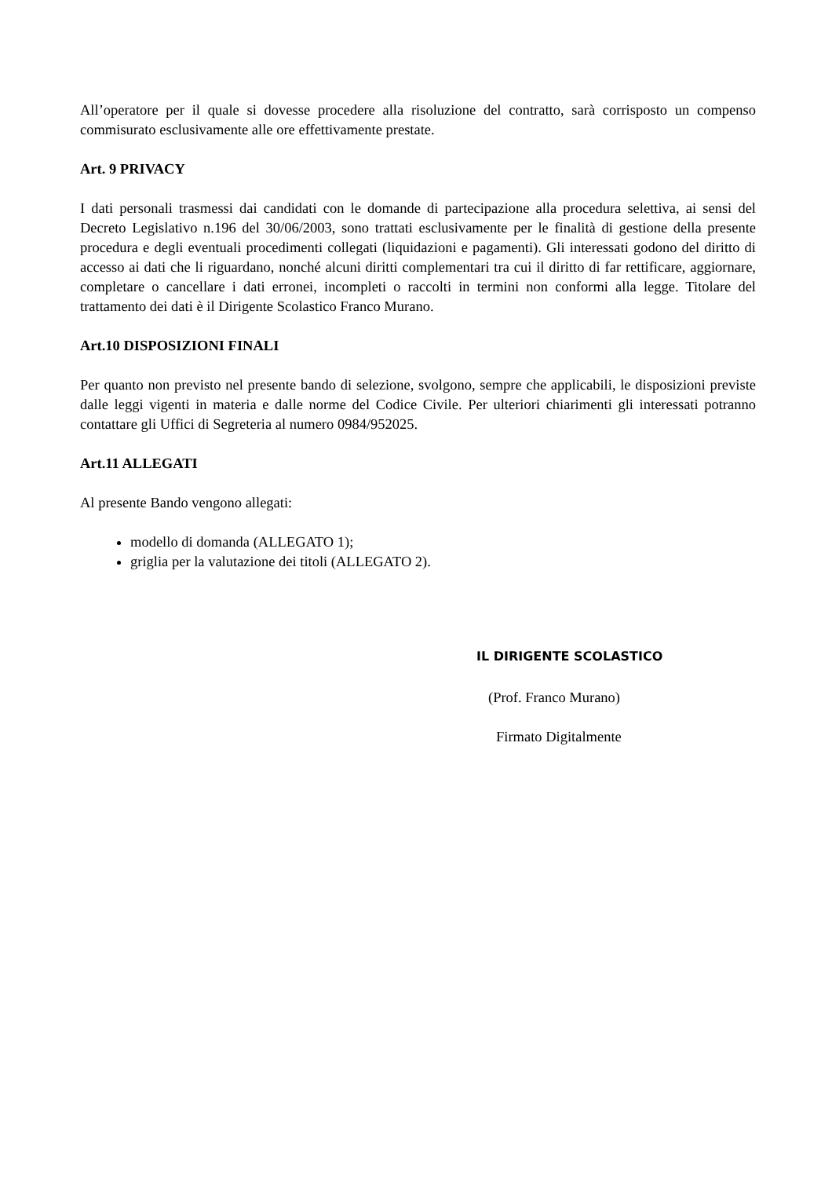All’operatore per il quale si dovesse procedere alla risoluzione del contratto, sarà corrisposto un compenso commisurato esclusivamente alle ore effettivamente prestate.
Art. 9 PRIVACY
I dati personali trasmessi dai candidati con le domande di partecipazione alla procedura selettiva, ai sensi del Decreto Legislativo n.196 del 30/06/2003, sono trattati esclusivamente per le finalità di gestione della presente procedura e degli eventuali procedimenti collegati (liquidazioni e pagamenti). Gli interessati godono del diritto di accesso ai dati che li riguardano, nonché alcuni diritti complementari tra cui il diritto di far rettificare, aggiornare, completare o cancellare i dati erronei, incompleti o raccolti in termini non conformi alla legge. Titolare del trattamento dei dati è il Dirigente Scolastico Franco Murano.
Art.10 DISPOSIZIONI FINALI
Per quanto non previsto nel presente bando di selezione, svolgono, sempre che applicabili, le disposizioni previste dalle leggi vigenti in materia e dalle norme del Codice Civile. Per ulteriori chiarimenti gli interessati potranno contattare gli Uffici di Segreteria al numero 0984/952025.
Art.11 ALLEGATI
Al presente Bando vengono allegati:
modello di domanda (ALLEGATO 1);
griglia per la valutazione dei titoli (ALLEGATO 2).
IL DIRIGENTE SCOLASTICO
(Prof. Franco Murano)
Firmato Digitalmente